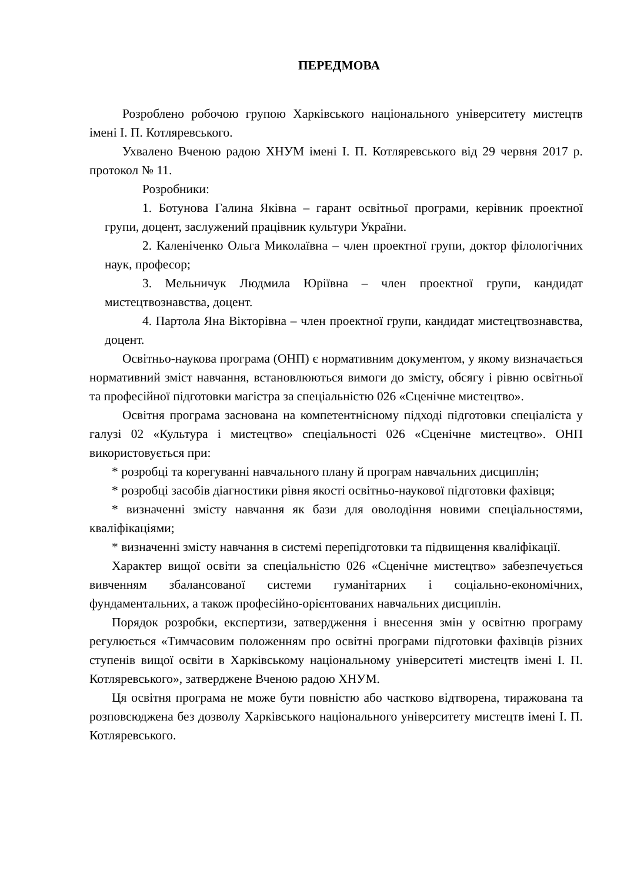ПЕРЕДМОВА
Розроблено робочою групою Харківського національного університету мистецтв імені І. П. Котляревського.
Ухвалено Вченою радою ХНУМ імені І. П. Котляревського від 29 червня 2017 р. протокол № 11.
Розробники:
1. Ботунова Галина Яківна – гарант освітньої програми, керівник проектної групи, доцент, заслужений працівник культури України.
2. Каленіченко Ольга Миколаївна – член проектної групи, доктор філологічних наук, професор;
3. Мельничук Людмила Юріївна – член проектної групи, кандидат мистецтвознавства, доцент.
4. Партола Яна Вікторівна – член проектної групи, кандидат мистецтвознавства, доцент.
Освітньо-наукова програма (ОНП) є нормативним документом, у якому визначається нормативний зміст навчання, встановлюються вимоги до змісту, обсягу і рівню освітньої та професійної підготовки магістра за спеціальністю 026 «Сценічне мистецтво».
Освітня програма заснована на компетентнісному підході підготовки спеціаліста у галузі 02 «Культура і мистецтво» спеціальності 026 «Сценічне мистецтво». ОНП використовується при:
* розробці та корегуванні навчального плану й програм навчальних дисциплін;
* розробці засобів діагностики рівня якості освітньо-наукової підготовки фахівця;
* визначенні змісту навчання як бази для оволодіння новими спеціальностями, кваліфікаціями;
* визначенні змісту навчання в системі перепідготовки та підвищення кваліфікації.
Характер вищої освіти за спеціальністю 026 «Сценічне мистецтво» забезпечується вивченням збалансованої системи гуманітарних і соціально-економічних, фундаментальних, а також професійно-орієнтованих навчальних дисциплін.
Порядок розробки, експертизи, затвердження і внесення змін у освітню програму регулюється «Тимчасовим положенням про освітні програми підготовки фахівців різних ступенів вищої освіти в Харківському національному університеті мистецтв імені І. П. Котляревського», затверджене Вченою радою ХНУМ.
Ця освітня програма не може бути повністю або частково відтворена, тиражована та розповсюджена без дозволу Харківського національного університету мистецтв імені І. П. Котляревського.